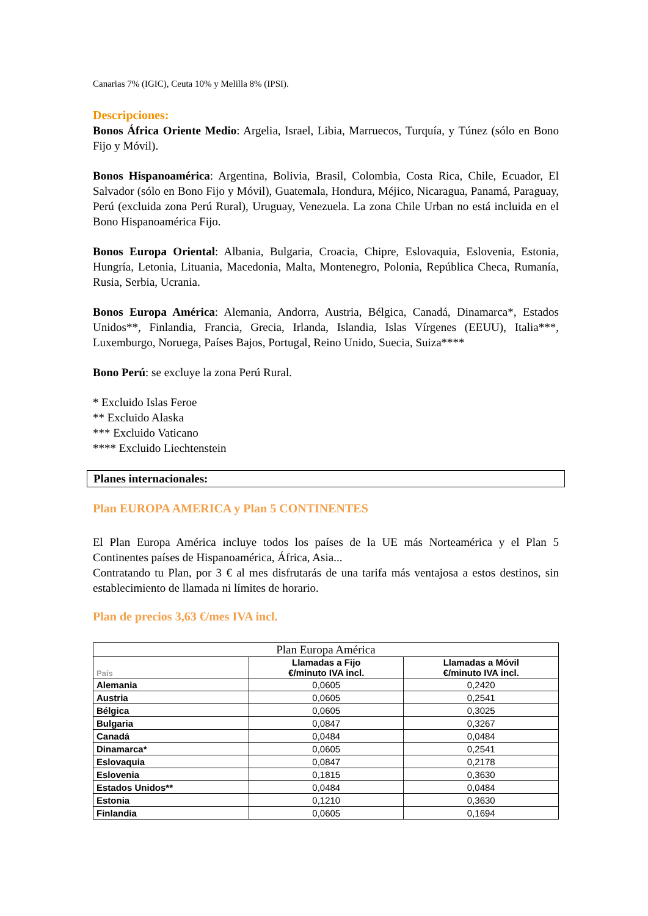Canarias 7% (IGIC), Ceuta 10% y Melilla 8% (IPSI).
Descripciones:
Bonos África Oriente Medio: Argelia, Israel, Libia, Marruecos, Turquía, y Túnez (sólo en Bono Fijo y Móvil).
Bonos Hispanoamérica: Argentina, Bolivia, Brasil, Colombia, Costa Rica, Chile, Ecuador, El Salvador (sólo en Bono Fijo y Móvil), Guatemala, Hondura, Méjico, Nicaragua, Panamá, Paraguay, Perú (excluida zona Perú Rural), Uruguay, Venezuela. La zona Chile Urban no está incluida en el Bono Hispanoamérica Fijo.
Bonos Europa Oriental: Albania, Bulgaria, Croacia, Chipre, Eslovaquia, Eslovenia, Estonia, Hungría, Letonia, Lituania, Macedonia, Malta, Montenegro, Polonia, República Checa, Rumanía, Rusia, Serbia, Ucrania.
Bonos Europa América: Alemania, Andorra, Austria, Bélgica, Canadá, Dinamarca*, Estados Unidos**, Finlandia, Francia, Grecia, Irlanda, Islandia, Islas Vírgenes (EEUU), Italia***, Luxemburgo, Noruega, Países Bajos, Portugal, Reino Unido, Suecia, Suiza****
Bono Perú: se excluye la zona Perú Rural.
* Excluido Islas Feroe
** Excluido Alaska
*** Excluido Vaticano
**** Excluido Liechtenstein
Planes internacionales:
Plan EUROPA AMERICA y Plan 5 CONTINENTES
El Plan Europa América incluye todos los países de la UE más Norteamérica y el Plan 5 Continentes países de Hispanoamérica, África, Asia...
Contratando tu Plan, por 3 € al mes disfrutarás de una tarifa más ventajosa a estos destinos, sin establecimiento de llamada ni límites de horario.
Plan de precios 3,63 €/mes IVA incl.
| Plan Europa América | | |
| País | Llamadas a Fijo €/minuto IVA incl. | Llamadas a Móvil €/minuto IVA incl. |
| Alemania | 0,0605 | 0,2420 |
| Austria | 0,0605 | 0,2541 |
| Bélgica | 0,0605 | 0,3025 |
| Bulgaria | 0,0847 | 0,3267 |
| Canadá | 0,0484 | 0,0484 |
| Dinamarca* | 0,0605 | 0,2541 |
| Eslovaquia | 0,0847 | 0,2178 |
| Eslovenia | 0,1815 | 0,3630 |
| Estados Unidos** | 0,0484 | 0,0484 |
| Estonia | 0,1210 | 0,3630 |
| Finlandia | 0,0605 | 0,1694 |